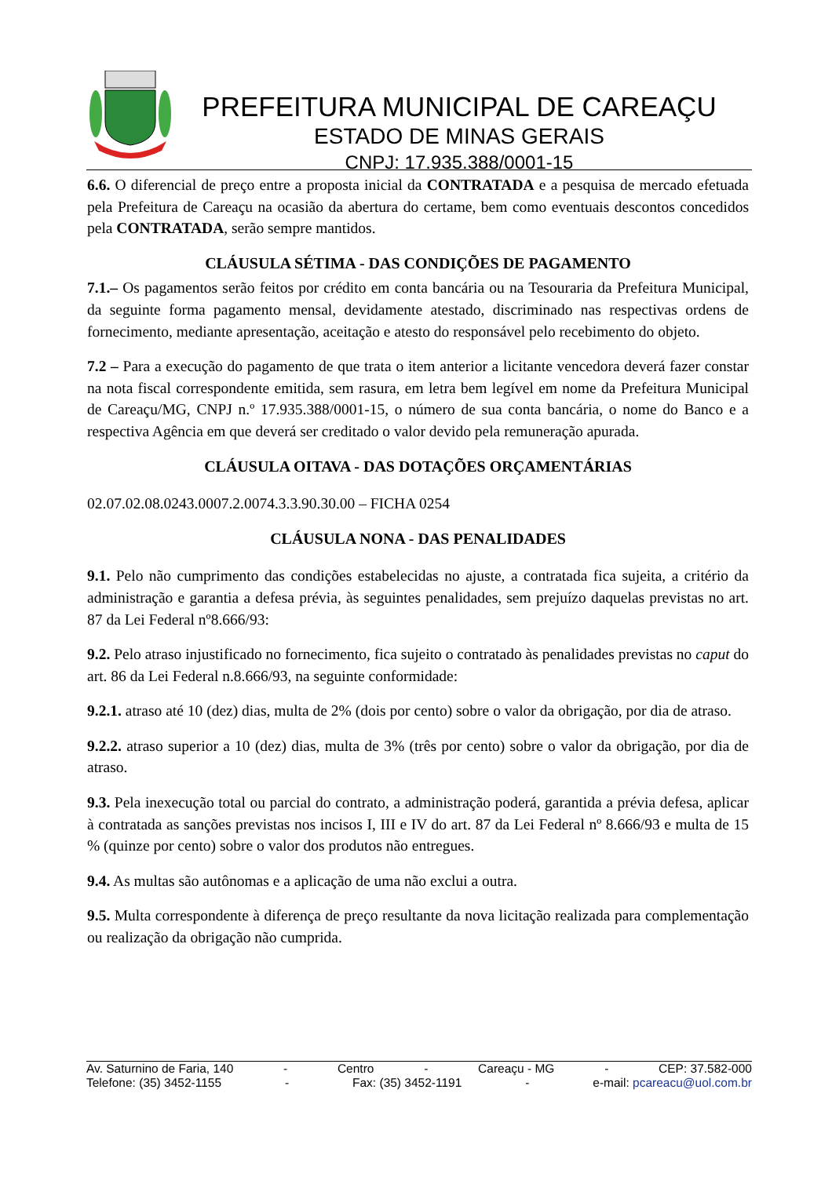PREFEITURA MUNICIPAL DE CAREAÇU
ESTADO DE MINAS GERAIS
CNPJ: 17.935.388/0001-15
6.6. O diferencial de preço entre a proposta inicial da CONTRATADA e a pesquisa de mercado efetuada pela Prefeitura de Careaçu na ocasião da abertura do certame, bem como eventuais descontos concedidos pela CONTRATADA, serão sempre mantidos.
CLÁUSULA SÉTIMA - DAS CONDIÇÕES DE PAGAMENTO
7.1.– Os pagamentos serão feitos por crédito em conta bancária ou na Tesouraria da Prefeitura Municipal, da seguinte forma pagamento mensal, devidamente atestado, discriminado nas respectivas ordens de fornecimento, mediante apresentação, aceitação e atesto do responsável pelo recebimento do objeto.
7.2 – Para a execução do pagamento de que trata o item anterior a licitante vencedora deverá fazer constar na nota fiscal correspondente emitida, sem rasura, em letra bem legível em nome da Prefeitura Municipal de Careaçu/MG, CNPJ n.º 17.935.388/0001-15, o número de sua conta bancária, o nome do Banco e a respectiva Agência em que deverá ser creditado o valor devido pela remuneração apurada.
CLÁUSULA OITAVA - DAS DOTAÇÕES ORÇAMENTÁRIAS
02.07.02.08.0243.0007.2.0074.3.3.90.30.00 – FICHA 0254
CLÁUSULA NONA - DAS PENALIDADES
9.1. Pelo não cumprimento das condições estabelecidas no ajuste, a contratada fica sujeita, a critério da administração e garantia a defesa prévia, às seguintes penalidades, sem prejuízo daquelas previstas no art. 87 da Lei Federal nº8.666/93:
9.2. Pelo atraso injustificado no fornecimento, fica sujeito o contratado às penalidades previstas no caput do art. 86 da Lei Federal n.8.666/93, na seguinte conformidade:
9.2.1. atraso até 10 (dez) dias, multa de 2% (dois por cento) sobre o valor da obrigação, por dia de atraso.
9.2.2. atraso superior a 10 (dez) dias, multa de 3% (três por cento) sobre o valor da obrigação, por dia de atraso.
9.3. Pela inexecução total ou parcial do contrato, a administração poderá, garantida a prévia defesa, aplicar à contratada as sanções previstas nos incisos I, III e IV do art. 87 da Lei Federal nº 8.666/93 e multa de 15 % (quinze por cento) sobre o valor dos produtos não entregues.
9.4. As multas são autônomas e a aplicação de uma não exclui a outra.
9.5. Multa correspondente à diferença de preço resultante da nova licitação realizada para complementação ou realização da obrigação não cumprida.
Av. Saturnino de Faria, 140 - Centro - Careaçu - MG - CEP: 37.582-000
Telefone: (35) 3452-1155 - Fax: (35) 3452-1191 - e-mail: pcareacu@uol.com.br